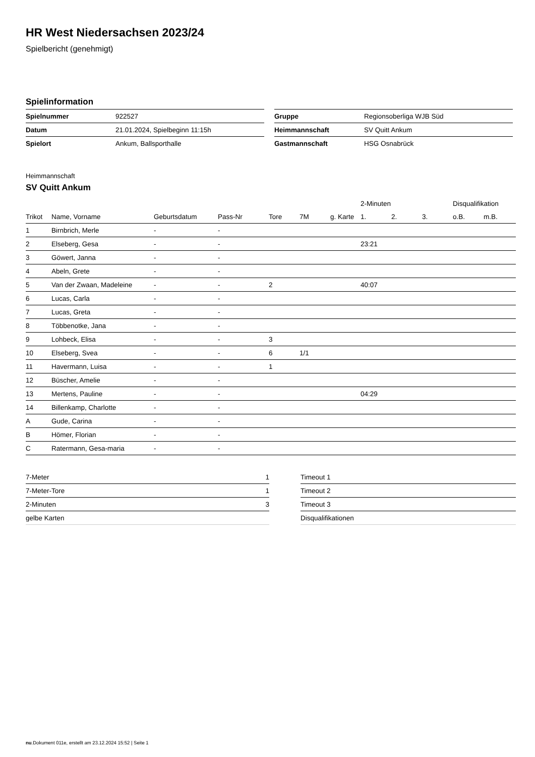HR West Niedersachsen 2023/24
Spielbericht (genehmigt)
Spielinformation
| Spielnummer | 922527 |
| Datum | 21.01.2024, Spielbeginn 11:15h |
| Spielort | Ankum, Ballsporthalle |
| Gruppe | Regionsoberliga WJB Süd |
| Heimmannschaft | SV Quitt Ankum |
| Gastmannschaft | HSG Osnabrück |
Heimmannschaft
SV Quitt Ankum
| | | | | | | | 2-Minuten | | | Disqualifikation | |
| --- | --- | --- | --- | --- | --- | --- | --- | --- | --- | --- | --- |
| Trikot | Name, Vorname | Geburtsdatum | Pass-Nr | Tore | 7M | g. Karte | 1. | 2. | 3. | o.B. | m.B. |
| 1 | Birnbrich, Merle | - | - | | | | | | | | |
| 2 | Elseberg, Gesa | - | - | | | | 23:21 | | | | |
| 3 | Göwert, Janna | - | - | | | | | | | | |
| 4 | Abeln, Grete | - | - | | | | | | | | |
| 5 | Van der Zwaan, Madeleine | - | - | 2 | | | 40:07 | | | | |
| 6 | Lucas, Carla | - | - | | | | | | | | |
| 7 | Lucas, Greta | - | - | | | | | | | | |
| 8 | Többenotke, Jana | - | - | | | | | | | | |
| 9 | Lohbeck, Elisa | - | - | 3 | | | | | | | |
| 10 | Elseberg, Svea | - | - | 6 | 1/1 | | | | | | |
| 11 | Havermann, Luisa | - | - | 1 | | | | | | | |
| 12 | Büscher, Amelie | - | - | | | | | | | | |
| 13 | Mertens, Pauline | - | - | | | | 04:29 | | | | |
| 14 | Billenkamp, Charlotte | - | - | | | | | | | | |
| A | Gude, Carina | - | - | | | | | | | | |
| B | Hömer, Florian | - | - | | | | | | | | |
| C | Ratermann, Gesa-maria | - | - | | | | | | | | |
| 7-Meter | 1 |
| 7-Meter-Tore | 1 |
| 2-Minuten | 3 |
| gelbe Karten | |
| Timeout 1 |
| Timeout 2 |
| Timeout 3 |
| Disqualifikationen |
nu.Dokument 011e, erstellt am 23.12.2024 15:52 | Seite 1